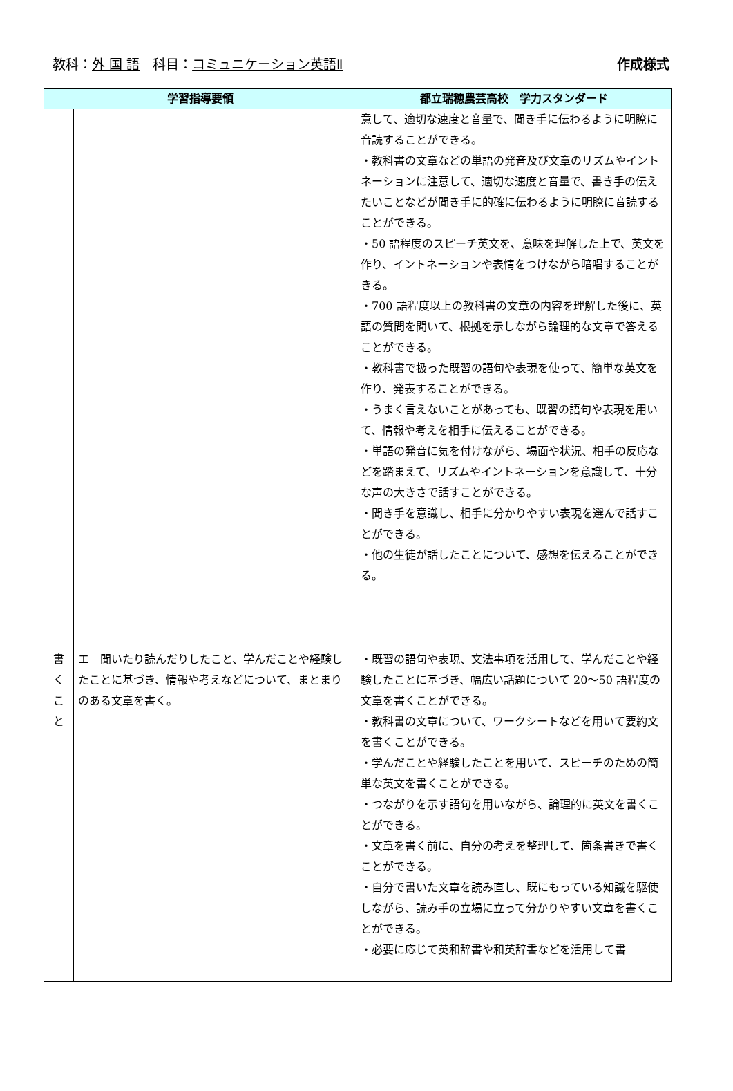教科：外 国 語　科目：コミュニケーション英語Ⅱ
作成様式
| 学習指導要領 | | 都立瑞穂農芸高校 学力スタンダード |
| --- | --- | --- |
| | | 意して、適切な速度と音量で、聞き手に伝わるように明瞭に音読することができる。 ・教科書の文章などの単語の発音及び文章のリズムやイントネーションに注意して、適切な速度と音量で、書き手の伝えたいことなどが聞き手に的確に伝わるように明瞭に音読することができる。 ・50 語程度のスピーチ英文を、意味を理解した上で、英文を作り、イントネーションや表情をつけながら暗唱することがきる。 ・700 語程度以上の教科書の文章の内容を理解した後に、英語の質問を聞いて、根拠を示しながら論理的な文章で答えることができる。 ・教科書で扱った既習の語句や表現を使って、簡単な英文を作り、発表することができる。 ・うまく言えないことがあっても、既習の語句や表現を用いて、情報や考えを相手に伝えることができる。 ・単語の発音に気を付けながら、場面や状況、相手の反応などを踏まえて、リズムやイントネーションを意識して、十分な声の大きさで話すことができる。 ・聞き手を意識し、相手に分かりやすい表現を選んで話すことができる。 ・他の生徒が話したことについて、感想を伝えることができる。 |
| 書 く こ と | エ 聞いたり読んだりしたこと、学んだことや経験したことに基づき、情報や考えなどについて、まとまりのある文章を書く。 | ・既習の語句や表現、文法事項を活用して、学んだことや経験したことに基づき、幅広い話題について 20～50 語程度の文章を書くことができる。 ・教科書の文章について、ワークシートなどを用いて要約文を書くことができる。 ・学んだことや経験したことを用いて、スピーチのための簡単な英文を書くことができる。 ・つながりを示す語句を用いながら、論理的に英文を書くことができる。 ・文章を書く前に、自分の考えを整理して、箇条書きで書くことができる。 ・自分で書いた文章を読み直し、既にもっている知識を駆使しながら、読み手の立場に立って分かりやすい文章を書くことができる。 ・必要に応じて英和辞書や和英辞書などを活用して書 |